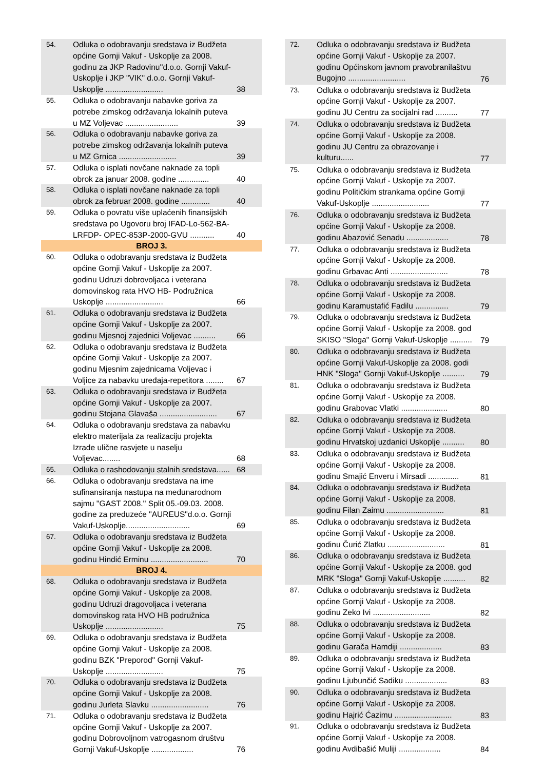| 54. | Odluka o odobravanju sredstava iz Budžeta općine Gornji Vakuf - Uskoplje za 2008. godinu za JKP Radovinu''d.o.o. Gornji Vakuf-Uskoplje i JKP "VIK" d.o.o. Gornji Vakuf-Uskoplje .......................... | 38 |
| 55. | Odluka o odobravanju nabavke goriva za potrebe zimskog održavanja lokalnih puteva u MZ Voljevac ........................ | 39 |
| 56. | Odluka o odobravanju nabavke goriva za potrebe zimskog održavanja lokalnih puteva u MZ Grnica .......................... | 39 |
| 57. | Odluka o isplati novčane naknade za topli obrok za januar 2008. godine .............. | 40 |
| 58. | Odluka o isplati novčane naknade za topli obrok za februar 2008. godine ............. | 40 |
| 59. | Odluka o povratu više uplaćenih finansijskih sredstava po Ugovoru broj IFAD-Lo-562-BA-LRFDP- OPEC-853P-2000-GVU ........... | 40 |
| BROJ 3. | | |
| 60. | Odluka o odobravanju sredstava iz Budžeta općine Gornji Vakuf - Uskoplje za 2007. godinu Udruzi dobrovoljaca i veterana domovinskog rata HVO HB- Podružnica Uskoplje .......................... | 66 |
| 61. | Odluka o odobravanju sredstava iz Budžeta općine Gornji Vakuf - Uskoplje za 2007. godinu Mjesnoj zajednici Voljevac .......... | 66 |
| 62. | Odluka o odobravanju sredstava iz Budžeta općine Gornji Vakuf - Uskoplje za 2007. godinu Mjesnim zajednicama Voljevac i Voljice za nabavku uređaja-repetitora ........ | 67 |
| 63. | Odluka o odobravanju sredstava iz Budžeta općine Gornji Vakuf - Uskoplje za 2007. godinu Stojana Glavaša .......................... | 67 |
| 64. | Odluka o odobravanju sredstava za nabavku elektro materijala za realizaciju projekta Izrade ulične rasvjete u naselju Voljevac........ | 68 |
| 65. | Odluka o rashodovanju stalnih sredstava...... | 68 |
| 66. | Odluka o odobravanju sredstava na ime sufinansiranja nastupa na međunarodnom sajmu ''GAST 2008.'' Split 05.-09.03. 2008. godine za preduzeće "AUREUS"d.o.o. Gornji Vakuf-Uskoplje............................. | 69 |
| 67. | Odluka o odobravanju sredstava iz Budžeta općine Gornji Vakuf - Uskoplje za 2008. godinu Hindić Erminu .......................... | 70 |
| BROJ 4. | | |
| 68. | Odluka o odobravanju sredstava iz Budžeta općine Gornji Vakuf - Uskoplje za 2008. godinu Udruzi dragovoljaca i veterana domovinskog rata HVO HB podružnica Uskoplje .......................... | 75 |
| 69. | Odluka o odobravanju sredstava iz Budžeta općine Gornji Vakuf - Uskoplje za 2008. godinu BZK "Preporod" Gornji Vakuf-Uskoplje .......................... | 75 |
| 70. | Odluka o odobravanju sredstava iz Budžeta općine Gornji Vakuf - Uskoplje za 2008. godinu Jurleta Slavku .......................... | 76 |
| 71. | Odluka o odobravanju sredstava iz Budžeta općine Gornji Vakuf - Uskoplje za 2007. godinu Dobrovoljnom vatrogasnom društvu Gornji Vakuf-Uskoplje ................... | 76 |
| 72. | Odluka o odobravanju sredstava iz Budžeta općine Gornji Vakuf - Uskoplje za 2007. godinu Općinskom javnom pravobranilaštvu Bugojno .......................... | 76 |
| 73. | Odluka o odobravanju sredstava iz Budžeta općine Gornji Vakuf - Uskoplje za 2007. godinu JU Centru za socijalni rad .......... | 77 |
| 74. | Odluka o odobravanju sredstava iz Budžeta općine Gornji Vakuf - Uskoplje za 2008. godinu JU Centru za obrazovanje i kulturu...... | 77 |
| 75. | Odluka o odobravanju sredstava iz Budžeta općine Gornji Vakuf - Uskoplje za 2007. godinu Političkim strankama općine Gornji Vakuf-Uskoplje .......................... | 77 |
| 76. | Odluka o odobravanju sredstava iz Budžeta općine Gornji Vakuf - Uskoplje za 2008. godinu Abazović Senadu ................... | 78 |
| 77. | Odluka o odobravanju sredstava iz Budžeta općine Gornji Vakuf - Uskoplje za 2008. godinu Grbavac Anti .......................... | 78 |
| 78. | Odluka o odobravanju sredstava iz Budžeta općine Gornji Vakuf - Uskoplje za 2008. godinu Karamustafić Fadilu ............... | 79 |
| 79. | Odluka o odobravanju sredstava iz Budžeta općine Gornji Vakuf - Uskoplje za 2008. god SKISO "Sloga" Gornji Vakuf-Uskoplje .......... | 79 |
| 80. | Odluka o odobravanju sredstava iz Budžeta općine Gornji Vakuf-Uskoplje za 2008. godi HNK "Sloga" Gornji Vakuf-Uskoplje .......... | 79 |
| 81. | Odluka o odobravanju sredstava iz Budžeta općine Gornji Vakuf - Uskoplje za 2008. godinu Grabovac Vlatki ..................... | 80 |
| 82. | Odluka o odobravanju sredstava iz Budžeta općine Gornji Vakuf - Uskoplje za 2008. godinu Hrvatskoj uzdanici Uskoplje .......... | 80 |
| 83. | Odluka o odobravanju sredstava iz Budžeta općine Gornji Vakuf - Uskoplje za 2008. godinu Smajić Enveru i Mirsadi .............. | 81 |
| 84. | Odluka o odobravanju sredstava iz Budžeta općine Gornji Vakuf - Uskoplje za 2008. godinu Filan Zaimu .......................... | 81 |
| 85. | Odluka o odobravanju sredstava iz Budžeta općine Gornji Vakuf - Uskoplje za 2008. godinu Čurić Zlatku .......................... | 81 |
| 86. | Odluka o odobravanju sredstava iz Budžeta općine Gornji Vakuf - Uskoplje za 2008. god MRK "Sloga" Gornji Vakuf-Uskoplje .......... | 82 |
| 87. | Odluka o odobravanju sredstava iz Budžeta općine Gornji Vakuf - Uskoplje za 2008. godinu Zeko Ivi .......................... | 82 |
| 88. | Odluka o odobravanju sredstava iz Budžeta općine Gornji Vakuf - Uskoplje za 2008. godinu Garača Hamdiji ................... | 83 |
| 89. | Odluka o odobravanju sredstava iz Budžeta općine Gornji Vakuf - Uskoplje za 2008. godinu Ljubunčić Sadiku ................... | 83 |
| 90. | Odluka o odobravanju sredstava iz Budžeta općine Gornji Vakuf - Uskoplje za 2008. godinu Hajrić Ćazimu .......................... | 83 |
| 91. | Odluka o odobravanju sredstava iz Budžeta općine Gornji Vakuf - Uskoplje za 2008. godinu Avdibašić Muliji ................... | 84 |